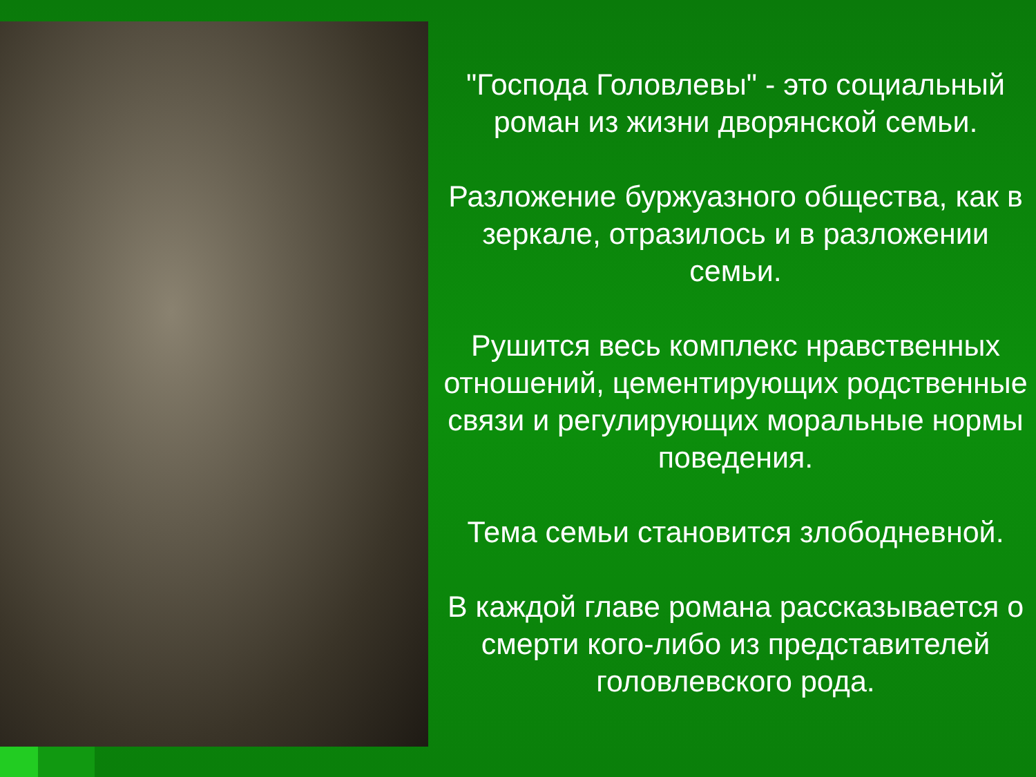"Господа Головлевы" - это социальный роман из жизни дворянской семьи.
Разложение буржуазного общества, как в зеркале, отразилось и в разложении семьи.
Рушится весь комплекс нравственных отношений, цементирующих родственные связи и регулирующих моральные нормы поведения.
Тема семьи становится злободневной.
В каждой главе романа рассказывается о смерти кого-либо из представителей головлевского рода.